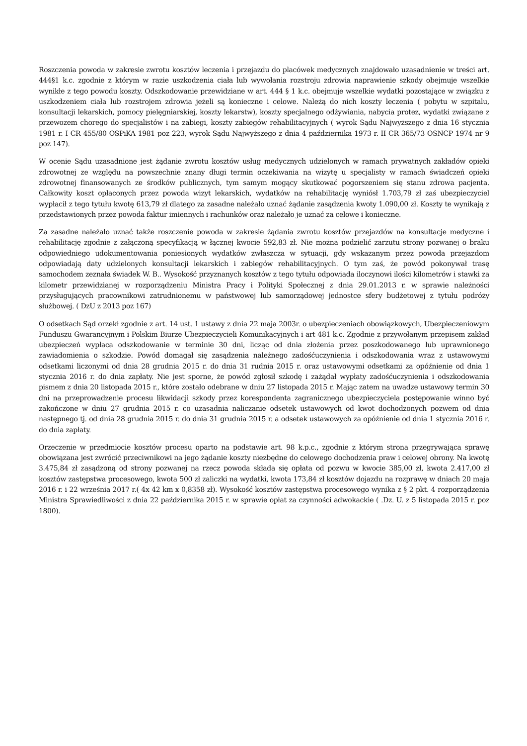Roszczenia powoda w zakresie zwrotu kosztów leczenia i przejazdu do placówek medycznych znajdowało uzasadnienie w treści art. 444§1 k.c. zgodnie z którym w razie uszkodzenia ciała lub wywołania rozstroju zdrowia naprawienie szkody obejmuje wszelkie wynikłe z tego powodu koszty. Odszkodowanie przewidziane w art. 444 § 1 k.c. obejmuje wszelkie wydatki pozostające w związku z uszkodzeniem ciała lub rozstrojem zdrowia jeżeli są konieczne i celowe. Należą do nich koszty leczenia ( pobytu w szpitalu, konsultacji lekarskich, pomocy pielęgniarskiej, koszty lekarstw), koszty specjalnego odżywiania, nabycia protez, wydatki związane z przewozem chorego do specjalistów i na zabiegi, koszty zabiegów rehabilitacyjnych ( wyrok Sądu Najwyższego z dnia 16 stycznia 1981 r. I CR 455/80 OSPiKA 1981 poz 223, wyrok Sądu Najwyższego z dnia 4 października 1973 r. II CR 365/73 OSNCP 1974 nr 9 poz 147).
W ocenie Sądu uzasadnione jest żądanie zwrotu kosztów usług medycznych udzielonych w ramach prywatnych zakładów opieki zdrowotnej ze względu na powszechnie znany długi termin oczekiwania na wizytę u specjalisty w ramach świadczeń opieki zdrowotnej finansowanych ze środków publicznych, tym samym mogący skutkować pogorszeniem się stanu zdrowa pacjenta. Całkowity koszt opłaconych przez powoda wizyt lekarskich, wydatków na rehabilitację wyniósł 1.703,79 zł zaś ubezpieczyciel wypłacił z tego tytułu kwotę 613,79 zł dlatego za zasadne należało uznać żądanie zasądzenia kwoty 1.090,00 zł. Koszty te wynikają z przedstawionych przez powoda faktur imiennych i rachunków oraz należało je uznać za celowe i konieczne.
Za zasadne należało uznać także roszczenie powoda w zakresie żądania zwrotu kosztów przejazdów na konsultacje medyczne i rehabilitację zgodnie z załączoną specyfikacją w łącznej kwocie 592,83 zł. Nie można podzielić zarzutu strony pozwanej o braku odpowiedniego udokumentowania poniesionych wydatków zwłaszcza w sytuacji, gdy wskazanym przez powoda przejazdom odpowiadają daty udzielonych konsultacji lekarskich i zabiegów rehabilitacyjnych. O tym zaś, że powód pokonywał trasę samochodem zeznała świadek W. B.. Wysokość przyznanych kosztów z tego tytułu odpowiada iloczynowi ilości kilometrów i stawki za kilometr przewidzianej w rozporządzeniu Ministra Pracy i Polityki Społecznej z dnia 29.01.2013 r. w sprawie należności przysługujących pracownikowi zatrudnionemu w państwowej lub samorządowej jednostce sfery budżetowej z tytułu podróży służbowej. ( DzU z 2013 poz 167)
O odsetkach Sąd orzekł zgodnie z art. 14 ust. 1 ustawy z dnia 22 maja 2003r. o ubezpieczeniach obowiązkowych, Ubezpieczeniowym Funduszu Gwarancyjnym i Polskim Biurze Ubezpieczycieli Komunikacyjnych i art 481 k.c. Zgodnie z przywołanym przepisem zakład ubezpieczeń wypłaca odszkodowanie w terminie 30 dni, licząc od dnia złożenia przez poszkodowanego lub uprawnionego zawiadomienia o szkodzie. Powód domagał się zasądzenia należnego zadośćuczynienia i odszkodowania wraz z ustawowymi odsetkami liczonymi od dnia 28 grudnia 2015 r. do dnia 31 rudnia 2015 r. oraz ustawowymi odsetkami za opóźnienie od dnia 1 stycznia 2016 r. do dnia zapłaty. Nie jest sporne, że powód zgłosił szkodę i zażądał wypłaty zadośćuczynienia i odszkodowania pismem z dnia 20 listopada 2015 r., które zostało odebrane w dniu 27 listopada 2015 r. Mając zatem na uwadze ustawowy termin 30 dni na przeprowadzenie procesu likwidacji szkody przez korespondenta zagranicznego ubezpieczyciela postępowanie winno być zakończone w dniu 27 grudnia 2015 r. co uzasadnia naliczanie odsetek ustawowych od kwot dochodzonych pozwem od dnia następnego tj. od dnia 28 grudnia 2015 r. do dnia 31 grudnia 2015 r. a odsetek ustawowych za opóźnienie od dnia 1 stycznia 2016 r. do dnia zapłaty.
Orzeczenie w przedmiocie kosztów procesu oparto na podstawie art. 98 k.p.c., zgodnie z którym strona przegrywająca sprawę obowiązana jest zwrócić przeciwnikowi na jego żądanie koszty niezbędne do celowego dochodzenia praw i celowej obrony. Na kwotę 3.475,84 zł zasądzoną od strony pozwanej na rzecz powoda składa się opłata od pozwu w kwocie 385,00 zł, kwota 2.417,00 zł kosztów zastępstwa procesowego, kwota 500 zł zaliczki na wydatki, kwota 173,84 zł kosztów dojazdu na rozprawę w dniach 20 maja 2016 r. i 22 września 2017 r.( 4x 42 km x 0,8358 zł). Wysokość kosztów zastępstwa procesowego wynika z § 2 pkt. 4 rozporządzenia Ministra Sprawiedliwości z dnia 22 października 2015 r. w sprawie opłat za czynności adwokackie ( .Dz. U. z 5 listopada 2015 r. poz 1800).